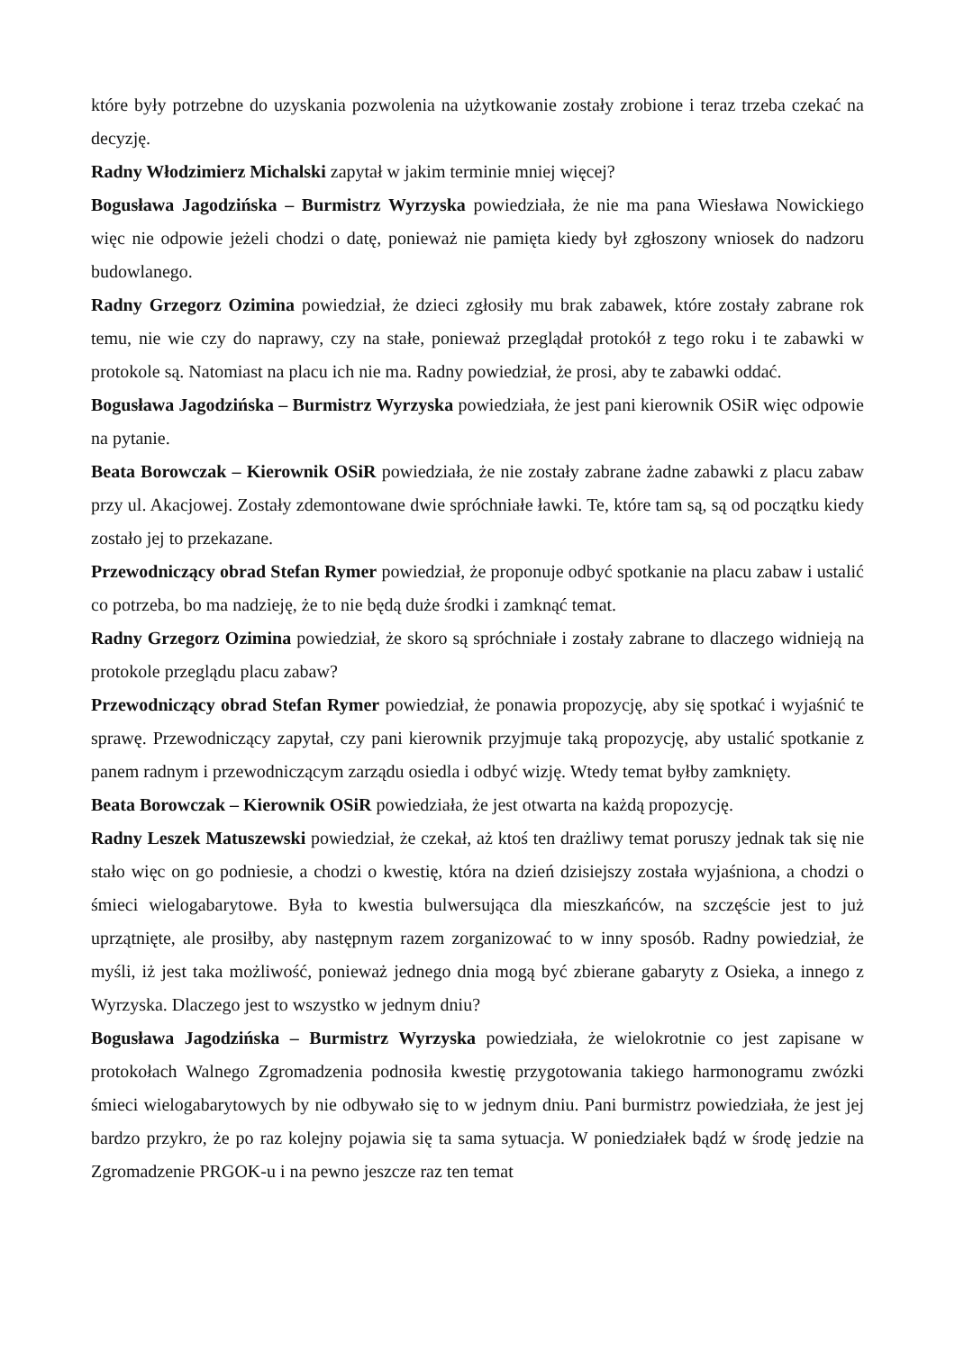które były potrzebne do uzyskania pozwolenia na użytkowanie zostały zrobione i teraz trzeba czekać na decyzję.
Radny Włodzimierz Michalski zapytał w jakim terminie mniej więcej?
Bogusława Jagodzińska – Burmistrz Wyrzyska powiedziała, że nie ma pana Wiesława Nowickiego więc nie odpowie jeżeli chodzi o datę, ponieważ nie pamięta kiedy był zgłoszony wniosek do nadzoru budowlanego.
Radny Grzegorz Ozimina powiedział, że dzieci zgłosiły mu brak zabawek, które zostały zabrane rok temu, nie wie czy do naprawy, czy na stałe, ponieważ przeglądał protokół z tego roku i te zabawki w protokole są. Natomiast na placu ich nie ma. Radny powiedział, że prosi, aby te zabawki oddać.
Bogusława Jagodzińska – Burmistrz Wyrzyska powiedziała, że jest pani kierownik OSiR więc odpowie na pytanie.
Beata Borowczak – Kierownik OSiR powiedziała, że nie zostały zabrane żadne zabawki z placu zabaw przy ul. Akacjowej. Zostały zdemontowane dwie spróchniałe ławki. Te, które tam są, są od początku kiedy zostało jej to przekazane.
Przewodniczący obrad Stefan Rymer powiedział, że proponuje odbyć spotkanie na placu zabaw i ustalić co potrzeba, bo ma nadzieję, że to nie będą duże środki i zamknąć temat.
Radny Grzegorz Ozimina powiedział, że skoro są spróchniałe i zostały zabrane to dlaczego widnieją na protokole przeglądu placu zabaw?
Przewodniczący obrad Stefan Rymer powiedział, że ponawia propozycję, aby się spotkać i wyjaśnić te sprawę. Przewodniczący zapytał, czy pani kierownik przyjmuje taką propozycję, aby ustalić spotkanie z panem radnym i przewodniczącym zarządu osiedla i odbyć wizję. Wtedy temat byłby zamknięty.
Beata Borowczak – Kierownik OSiR powiedziała, że jest otwarta na każdą propozycję.
Radny Leszek Matuszewski powiedział, że czekał, aż ktoś ten drażliwy temat poruszy jednak tak się nie stało więc on go podniesie, a chodzi o kwestię, która na dzień dzisiejszy została wyjaśniona, a chodzi o śmieci wielogabarytowe. Była to kwestia bulwersująca dla mieszkańców, na szczęście jest to już uprzątnięte, ale prosiłby, aby następnym razem zorganizować to w inny sposób. Radny powiedział, że myśli, iż jest taka możliwość, ponieważ jednego dnia mogą być zbierane gabaryty z Osieka, a innego z Wyrzyska. Dlaczego jest to wszystko w jednym dniu?
Bogusława Jagodzińska – Burmistrz Wyrzyska powiedziała, że wielokrotnie co jest zapisane w protokołach Walnego Zgromadzenia podnosiła kwestię przygotowania takiego harmonogramu zwózki śmieci wielogabarytowych by nie odbywało się to w jednym dniu. Pani burmistrz powiedziała, że jest jej bardzo przykro, że po raz kolejny pojawia się ta sama sytuacja. W poniedziałek bądź w środę jedzie na Zgromadzenie PRGOK-u i na pewno jeszcze raz ten temat